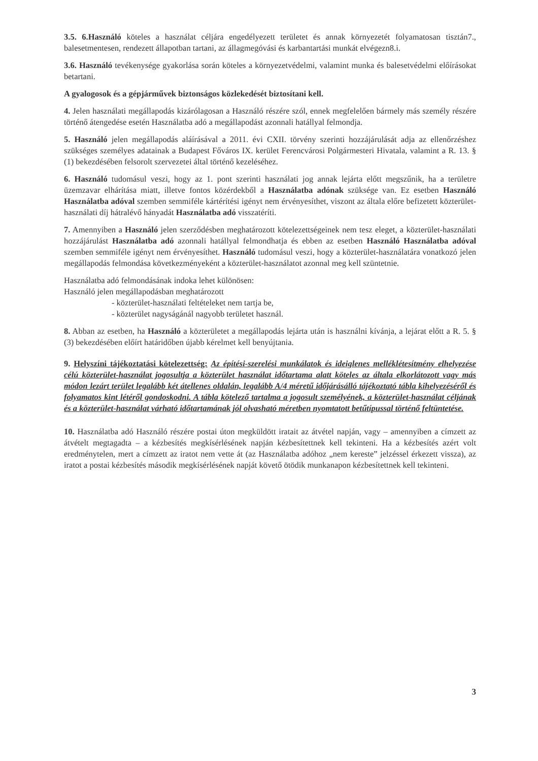3.5. 6.Használó köteles a használat céljára engedélyezett területet és annak környezetét folyamatosan tisztán7., balesetmentesen, rendezett állapotban tartani, az állagmegóvási és karbantartási munkát elvégezn8.i.
3.6. Használó tevékenysége gyakorlása során köteles a környezetvédelmi, valamint munka és balesetvédelmi előírásokat betartani.
A gyalogosok és a gépjárművek biztonságos közlekedését biztosítani kell.
4. Jelen használati megállapodás kizárólagosan a Használó részére szól, ennek megfelelően bármely más személy részére történő átengedése esetén Használatba adó a megállapodást azonnali hatállyal felmondja.
5. Használó jelen megállapodás aláírásával a 2011. évi CXII. törvény szerinti hozzájárulását adja az ellenőrzéshez szükséges személyes adatainak a Budapest Főváros IX. kerület Ferencvárosi Polgármesteri Hivatala, valamint a R. 13. § (1) bekezdésében felsorolt szervezetei által történő kezeléséhez.
6. Használó tudomásul veszi, hogy az 1. pont szerinti használati jog annak lejárta előtt megszűnik, ha a területre üzemzavar elhárítása miatt, illetve fontos közérdekből a Használatba adónak szüksége van. Ez esetben Használó Használatba adóval szemben semmiféle kártérítési igényt nem érvényesíthet, viszont az általa előre befizetett közterület-használati díj hátralévő hányadát Használatba adó visszatéríti.
7. Amennyiben a Használó jelen szerződésben meghatározott kötelezettségeinek nem tesz eleget, a közterület-használati hozzájárulást Használatba adó azonnali hatállyal felmondhatja és ebben az esetben Használó Használatba adóval szemben semmiféle igényt nem érvényesíthet. Használó tudomásul veszi, hogy a közterület-használatára vonatkozó jelen megállapodás felmondása következményeként a közterület-használatot azonnal meg kell szüntetnie.
Használatba adó felmondásának indoka lehet különösen:
Használó jelen megállapodásban meghatározott
- közterület-használati feltételeket nem tartja be,
- közterület nagyságánál nagyobb területet használ.
8. Abban az esetben, ha Használó a közterületet a megállapodás lejárta után is használni kívánja, a lejárat előtt a R. 5. § (3) bekezdésében előírt határidőben újabb kérelmet kell benyújtania.
9. Helyszíni tájékoztatási kötelezettség: Az építési-szerelési munkálatok és ideiglenes melléklétesítmény elhelyezése célú közterület-használat jogosultja a közterület használat időtartama alatt köteles az általa elkorlátozott vagy más módon lezárt terület legalább két átellenes oldalán, legalább A/4 méretű időjárásálló tájékoztató tábla kihelyezéséről és folyamatos kint létéről gondoskodni. A tábla kötelező tartalma a jogosult személyének, a közterület-használat céljának és a közterület-használat várható időtartamának jól olvasható méretben nyomtatott betűtípussal történő feltüntetése.
10. Használatba adó Használó részére postai úton megküldött iratait az átvétel napján, vagy – amennyiben a címzett az átvételt megtagadta – a kézbesítés megkísérlésének napján kézbesítettnek kell tekinteni. Ha a kézbesítés azért volt eredménytelen, mert a címzett az iratot nem vette át (az Használatba adóhoz „nem kereste” jelzéssel érkezett vissza), az iratot a postai kézbesítés második megkísérlésének napját követő ötödik munkanapon kézbesítettnek kell tekinteni.
3